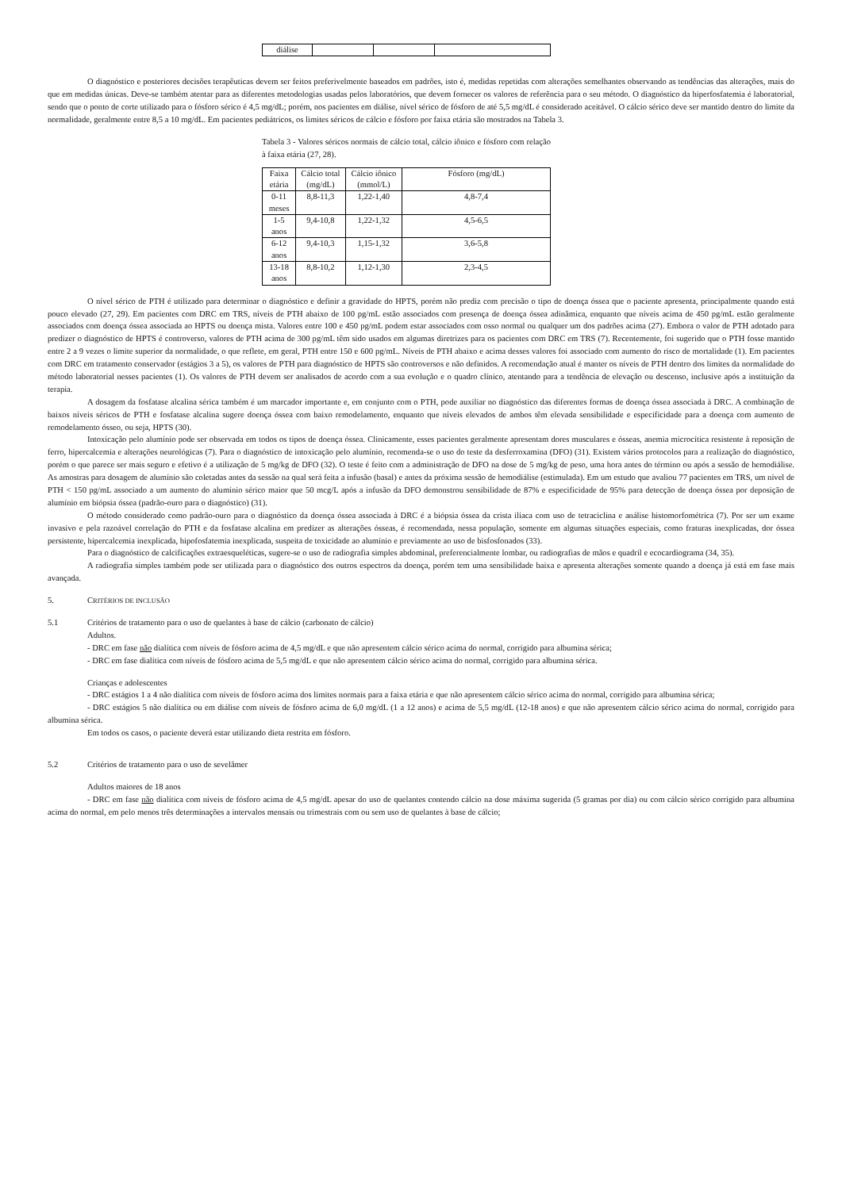| diálise | | | |
O diagnóstico e posteriores decisões terapêuticas devem ser feitos preferivelmente baseados em padrões, isto é, medidas repetidas com alterações semelhantes observando as tendências das alterações, mais do que em medidas únicas. Deve-se também atentar para as diferentes metodologias usadas pelos laboratórios, que devem fornecer os valores de referência para o seu método. O diagnóstico da hiperfosfatemia é laboratorial, sendo que o ponto de corte utilizado para o fósforo sérico é 4,5 mg/dL; porém, nos pacientes em diálise, nível sérico de fósforo de até 5,5 mg/dL é considerado aceitável. O cálcio sérico deve ser mantido dentro do limite da normalidade, geralmente entre 8,5 a 10 mg/dL. Em pacientes pediátricos, os limites séricos de cálcio e fósforo por faixa etária são mostrados na Tabela 3.
Tabela 3 - Valores séricos normais de cálcio total, cálcio iônico e fósforo com relação à faixa etária (27, 28).
| Faixa etária | Cálcio total (mg/dL) | Cálcio iônico (mmol/L) | Fósforo (mg/dL) |
| --- | --- | --- | --- |
| 0-11 meses | 8,8-11,3 | 1,22-1,40 | 4,8-7,4 |
| 1-5 anos | 9,4-10,8 | 1,22-1,32 | 4,5-6,5 |
| 6-12 anos | 9,4-10,3 | 1,15-1,32 | 3,6-5,8 |
| 13-18 anos | 8,8-10,2 | 1,12-1,30 | 2,3-4,5 |
O nível sérico de PTH é utilizado para determinar o diagnóstico e definir a gravidade do HPTS, porém não prediz com precisão o tipo de doença óssea que o paciente apresenta, principalmente quando está pouco elevado (27, 29). Em pacientes com DRC em TRS, níveis de PTH abaixo de 100 pg/mL estão associados com presença de doença óssea adinâmica, enquanto que níveis acima de 450 pg/mL estão geralmente associados com doença óssea associada ao HPTS ou doença mista. Valores entre 100 e 450 pg/mL podem estar associados com osso normal ou qualquer um dos padrões acima (27). Embora o valor de PTH adotado para predizer o diagnóstico de HPTS é controverso, valores de PTH acima de 300 pg/mL têm sido usados em algumas diretrizes para os pacientes com DRC em TRS (7). Recentemente, foi sugerido que o PTH fosse mantido entre 2 a 9 vezes o limite superior da normalidade, o que reflete, em geral, PTH entre 150 e 600 pg/mL. Níveis de PTH abaixo e acima desses valores foi associado com aumento do risco de mortalidade (1). Em pacientes com DRC em tratamento conservador (estágios 3 a 5), os valores de PTH para diagnóstico de HPTS são controversos e não definidos. A recomendação atual é manter os níveis de PTH dentro dos limites da normalidade do método laboratorial nesses pacientes (1). Os valores de PTH devem ser analisados de acordo com a sua evolução e o quadro clínico, atentando para a tendência de elevação ou descenso, inclusive após a instituição da terapia.
A dosagem da fosfatase alcalina sérica também é um marcador importante e, em conjunto com o PTH, pode auxiliar no diagnóstico das diferentes formas de doença óssea associada à DRC. A combinação de baixos níveis séricos de PTH e fosfatase alcalina sugere doença óssea com baixo remodelamento, enquanto que níveis elevados de ambos têm elevada sensibilidade e especificidade para a doença com aumento de remodelamento ósseo, ou seja, HPTS (30).
Intoxicação pelo alumínio pode ser observada em todos os tipos de doença óssea. Clinicamente, esses pacientes geralmente apresentam dores musculares e ósseas, anemia microcítica resistente à reposição de ferro, hipercalcemia e alterações neurológicas (7). Para o diagnóstico de intoxicação pelo alumínio, recomenda-se o uso do teste da desferroxamina (DFO) (31). Existem vários protocolos para a realização do diagnóstico, porém o que parece ser mais seguro e efetivo é a utilização de 5 mg/kg de DFO (32). O teste é feito com a administração de DFO na dose de 5 mg/kg de peso, uma hora antes do término ou após a sessão de hemodiálise. As amostras para dosagem de alumínio são coletadas antes da sessão na qual será feita a infusão (basal) e antes da próxima sessão de hemodiálise (estimulada). Em um estudo que avaliou 77 pacientes em TRS, um nível de PTH < 150 pg/mL associado a um aumento do alumínio sérico maior que 50 mcg/L após a infusão da DFO demonstrou sensibilidade de 87% e especificidade de 95% para detecção de doença óssea por deposição de alumínio em biópsia óssea (padrão-ouro para o diagnóstico) (31).
O método considerado como padrão-ouro para o diagnóstico da doença óssea associada à DRC é a biópsia óssea da crista ilíaca com uso de tetraciclina e análise histomorfométrica (7). Por ser um exame invasivo e pela razoável correlação do PTH e da fosfatase alcalina em predizer as alterações ósseas, é recomendada, nessa população, somente em algumas situações especiais, como fraturas inexplicadas, dor óssea persistente, hipercalcemia inexplicada, hipofosfatemia inexplicada, suspeita de toxicidade ao alumínio e previamente ao uso de bisfosfonados (33).
Para o diagnóstico de calcificações extraesqueléticas, sugere-se o uso de radiografia simples abdominal, preferencialmente lombar, ou radiografias de mãos e quadril e ecocardiograma (34, 35).
A radiografia simples também pode ser utilizada para o diagnóstico dos outros espectros da doença, porém tem uma sensibilidade baixa e apresenta alterações somente quando a doença já está em fase mais avançada.
5. CRITÉRIOS DE INCLUSÃO
5.1 Critérios de tratamento para o uso de quelantes à base de cálcio (carbonato de cálcio)
Adultos.
- DRC em fase não dialítica com níveis de fósforo acima de 4,5 mg/dL e que não apresentem cálcio sérico acima do normal, corrigido para albumina sérica;
- DRC em fase dialítica com níveis de fósforo acima de 5,5 mg/dL e que não apresentem cálcio sérico acima do normal, corrigido para albumina sérica.
Crianças e adolescentes
- DRC estágios 1 a 4 não dialítica com níveis de fósforo acima dos limites normais para a faixa etária e que não apresentem cálcio sérico acima do normal, corrigido para albumina sérica;
- DRC estágios 5 não dialítica ou em diálise com níveis de fósforo acima de 6,0 mg/dL (1 a 12 anos) e acima de 5,5 mg/dL (12-18 anos) e que não apresentem cálcio sérico acima do normal, corrigido para albumina sérica.
Em todos os casos, o paciente deverá estar utilizando dieta restrita em fósforo.
5.2 Critérios de tratamento para o uso de sevelâmer
Adultos maiores de 18 anos
- DRC em fase não dialítica com níveis de fósforo acima de 4,5 mg/dL apesar do uso de quelantes contendo cálcio na dose máxima sugerida (5 gramas por dia) ou com cálcio sérico corrigido para albumina acima do normal, em pelo menos três determinações a intervalos mensais ou trimestrais com ou sem uso de quelantes à base de cálcio;